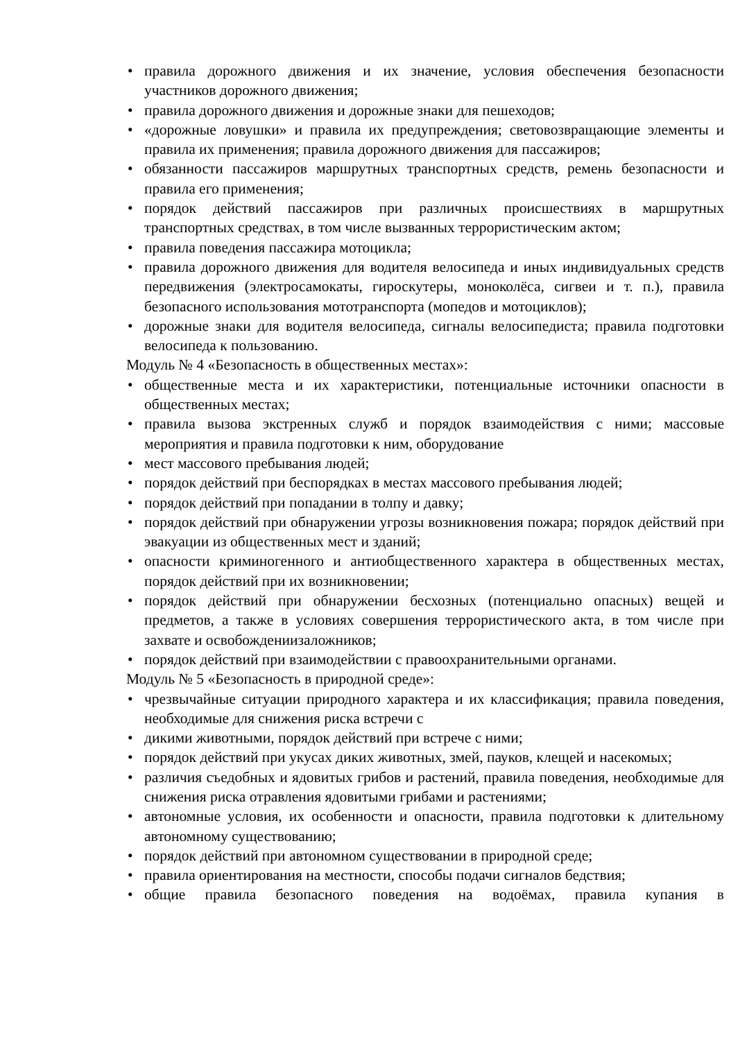• правила дорожного движения и их значение, условия обеспечения безопасности участников дорожного движения;
• правила дорожного движения и дорожные знаки для пешеходов;
• «дорожные ловушки» и правила их предупреждения; световозвращающие элементы и правила их применения; правила дорожного движения для пассажиров;
• обязанности пассажиров маршрутных транспортных средств, ремень безопасности и правила его применения;
• порядок действий пассажиров при различных происшествиях в маршрутных транспортных средствах, в том числе вызванных террористическим актом;
• правила поведения пассажира мотоцикла;
• правила дорожного движения для водителя велосипеда и иных индивидуальных средств передвижения (электросамокаты, гироскутеры, моноколёса, сигвеи и т. п.), правила безопасного использования мототранспорта (мопедов и мотоциклов);
• дорожные знаки для водителя велосипеда, сигналы велосипедиста; правила подготовки велосипеда к пользованию.
Модуль № 4 «Безопасность в общественных местах»:
• общественные места и их характеристики, потенциальные источники опасности в общественных местах;
• правила вызова экстренных служб и порядок взаимодействия с ними; массовые мероприятия и правила подготовки к ним, оборудование
• мест массового пребывания людей;
• порядок действий при беспорядках в местах массового пребывания людей;
• порядок действий при попадании в толпу и давку;
• порядок действий при обнаружении угрозы возникновения пожара; порядок действий при эвакуации из общественных мест и зданий;
• опасности криминогенного и антиобщественного характера в общественных местах, порядок действий при их возникновении;
• порядок действий при обнаружении бесхозных (потенциально опасных) вещей и предметов, а также в условиях совершения террористического акта, в том числе при захвате и освобождениизаложников;
• порядок действий при взаимодействии с правоохранительными органами.
Модуль № 5 «Безопасность в природной среде»:
• чрезвычайные ситуации природного характера и их классификация; правила поведения, необходимые для снижения риска встречи с
• дикими животными, порядок действий при встрече с ними;
• порядок действий при укусах диких животных, змей, пауков, клещей и насекомых;
• различия съедобных и ядовитых грибов и растений, правила поведения, необходимые для снижения риска отравления ядовитыми грибами и растениями;
• автономные условия, их особенности и опасности, правила подготовки к длительному автономному существованию;
• порядок действий при автономном существовании в природной среде;
• правила ориентирования на местности, способы подачи сигналов бедствия;
• общие правила безопасного поведения на водоёмах, правила купания в